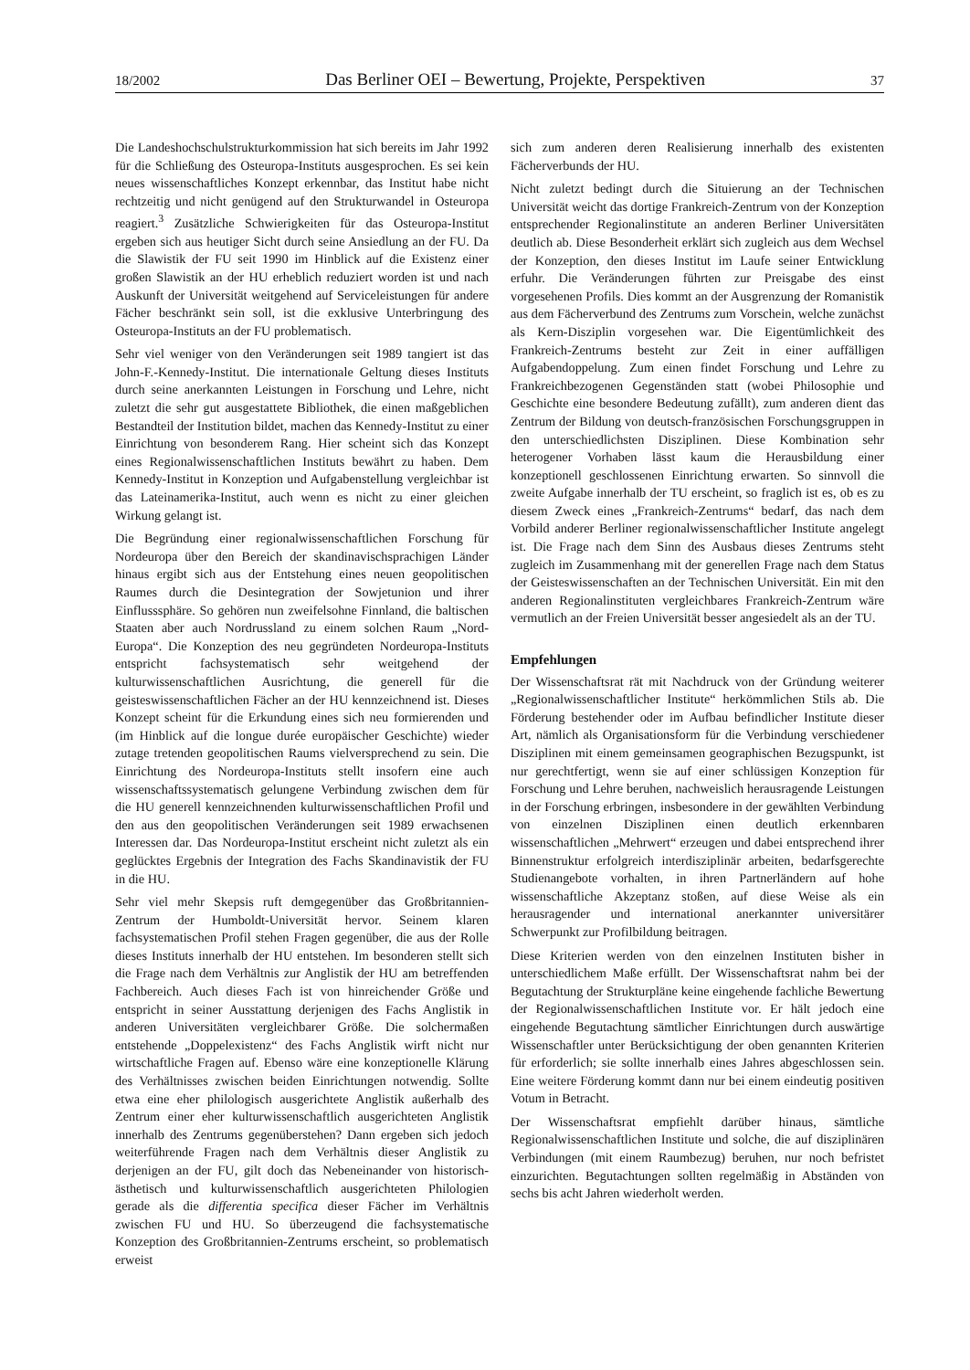18/2002 Das Berliner OEI – Bewertung, Projekte, Perspektiven 37
Die Landeshochschulstrukturkommission hat sich bereits im Jahr 1992 für die Schließung des Osteuropa-Instituts ausgesprochen. Es sei kein neues wissenschaftliches Konzept erkennbar, das Institut habe nicht rechtzeitig und nicht genügend auf den Strukturwandel in Osteuropa reagiert.<sup>3</sup> Zusätzliche Schwierigkeiten für das Osteuropa-Institut ergeben sich aus heutiger Sicht durch seine Ansiedlung an der FU. Da die Slawistik der FU seit 1990 im Hinblick auf die Existenz einer großen Slawistik an der HU erheblich reduziert worden ist und nach Auskunft der Universität weitgehend auf Serviceleistungen für andere Fächer beschränkt sein soll, ist die exklusive Unterbringung des Osteuropa-Instituts an der FU problematisch.
Sehr viel weniger von den Veränderungen seit 1989 tangiert ist das John-F.-Kennedy-Institut. Die internationale Geltung dieses Instituts durch seine anerkannten Leistungen in Forschung und Lehre, nicht zuletzt die sehr gut ausgestattete Bibliothek, die einen maßgeblichen Bestandteil der Institution bildet, machen das Kennedy-Institut zu einer Einrichtung von besonderem Rang. Hier scheint sich das Konzept eines Regionalwissenschaftlichen Instituts bewährt zu haben. Dem Kennedy-Institut in Konzeption und Aufgabenstellung vergleichbar ist das Lateinamerika-Institut, auch wenn es nicht zu einer gleichen Wirkung gelangt ist.
Die Begründung einer regionalwissenschaftlichen Forschung für Nordeuropa über den Bereich der skandinavischsprachigen Länder hinaus ergibt sich aus der Entstehung eines neuen geopolitischen Raumes durch die Desintegration der Sowjetunion und ihrer Einflusssphäre. So gehören nun zweifelsohne Finnland, die baltischen Staaten aber auch Nordrussland zu einem solchen Raum „Nord-Europa“. Die Konzeption des neu gegründeten Nordeuropa-Instituts entspricht fachsystematisch sehr weitgehend der kulturwissenschaftlichen Ausrichtung, die generell für die geisteswissenschaftlichen Fächer an der HU kennzeichnend ist. Dieses Konzept scheint für die Erkundung eines sich neu formierenden und (im Hinblick auf die longue durée europäischer Geschichte) wieder zutage tretenden geopolitischen Raums vielversprechend zu sein. Die Einrichtung des Nordeuropa-Instituts stellt insofern eine auch wissenschaftssystematisch gelungene Verbindung zwischen dem für die HU generell kennzeichnenden kulturwissenschaftlichen Profil und den aus den geopolitischen Veränderungen seit 1989 erwachsenen Interessen dar. Das Nordeuropa-Institut erscheint nicht zuletzt als ein geglücktes Ergebnis der Integration des Fachs Skandinavistik der FU in die HU.
Sehr viel mehr Skepsis ruft demgegenüber das Großbritannien-Zentrum der Humboldt-Universität hervor. Seinem klaren fachsystematischen Profil stehen Fragen gegenüber, die aus der Rolle dieses Instituts innerhalb der HU entstehen. Im besonderen stellt sich die Frage nach dem Verhältnis zur Anglistik der HU am betreffenden Fachbereich. Auch dieses Fach ist von hinreichender Größe und entspricht in seiner Ausstattung derjenigen des Fachs Anglistik in anderen Universitäten vergleichbarer Größe. Die solchermaßen entstehende „Doppelexistenz“ des Fachs Anglistik wirft nicht nur wirtschaftliche Fragen auf. Ebenso wäre eine konzeptionelle Klärung des Verhältnisses zwischen beiden Einrichtungen notwendig. Sollte etwa eine eher philologisch ausgerichtete Anglistik außerhalb des Zentrum einer eher kulturwissenschaftlich ausgerichteten Anglistik innerhalb des Zentrums gegenüberstehen? Dann ergeben sich jedoch weiterführende Fragen nach dem Verhältnis dieser Anglistik zu derjenigen an der FU, gilt doch das Nebeneinander von historisch-ästhetisch und kulturwissenschaftlich ausgerichteten Philologien gerade als die differentia specifica dieser Fächer im Verhältnis zwischen FU und HU. So überzeugend die fachsystematische Konzeption des Großbritannien-Zentrums erscheint, so problematisch erweist
sich zum anderen deren Realisierung innerhalb des existenten Fächerverbunds der HU.
Nicht zuletzt bedingt durch die Situierung an der Technischen Universität weicht das dortige Frankreich-Zentrum von der Konzeption entsprechender Regionalinstitute an anderen Berliner Universitäten deutlich ab. Diese Besonderheit erklärt sich zugleich aus dem Wechsel der Konzeption, den dieses Institut im Laufe seiner Entwicklung erfuhr. Die Veränderungen führten zur Preisgabe des einst vorgesehenen Profils. Dies kommt an der Ausgrenzung der Romanistik aus dem Fächerverbund des Zentrums zum Vorschein, welche zunächst als Kern-Disziplin vorgesehen war. Die Eigentümlichkeit des Frankreich-Zentrums besteht zur Zeit in einer auffälligen Aufgabendoppelung. Zum einen findet Forschung und Lehre zu Frankreichbezogenen Gegenständen statt (wobei Philosophie und Geschichte eine besondere Bedeutung zufällt), zum anderen dient das Zentrum der Bildung von deutsch-französischen Forschungsgruppen in den unterschiedlichsten Disziplinen. Diese Kombination sehr heterogener Vorhaben lässt kaum die Herausbildung einer konzeptionell geschlossenen Einrichtung erwarten. So sinnvoll die zweite Aufgabe innerhalb der TU erscheint, so fraglich ist es, ob es zu diesem Zweck eines „Frankreich-Zentrums“ bedarf, das nach dem Vorbild anderer Berliner regionalwissenschaftlicher Institute angelegt ist. Die Frage nach dem Sinn des Ausbaus dieses Zentrums steht zugleich im Zusammenhang mit der generellen Frage nach dem Status der Geisteswissenschaften an der Technischen Universität. Ein mit den anderen Regionalinstituten vergleichbares Frankreich-Zentrum wäre vermutlich an der Freien Universität besser angesiedelt als an der TU.
Empfehlungen
Der Wissenschaftsrat rät mit Nachdruck von der Gründung weiterer „Regionalwissenschaftlicher Institute“ herkömmlichen Stils ab. Die Förderung bestehender oder im Aufbau befindlicher Institute dieser Art, nämlich als Organisationsform für die Verbindung verschiedener Disziplinen mit einem gemeinsamen geographischen Bezugspunkt, ist nur gerechtfertigt, wenn sie auf einer schlüssigen Konzeption für Forschung und Lehre beruhen, nachweislich herausragende Leistungen in der Forschung erbringen, insbesondere in der gewählten Verbindung von einzelnen Disziplinen einen deutlich erkennbaren wissenschaftlichen „Mehrwert“ erzeugen und dabei entsprechend ihrer Binnenstruktur erfolgreich interdisziplinär arbeiten, bedarfsgerechte Studienangebote vorhalten, in ihren Partnerländern auf hohe wissenschaftliche Akzeptanz stoßen, auf diese Weise als ein herausragender und international anerkannter universitärer Schwerpunkt zur Profilbildung beitragen.
Diese Kriterien werden von den einzelnen Instituten bisher in unterschiedlichem Maße erfüllt. Der Wissenschaftsrat nahm bei der Begutachtung der Strukturpläne keine eingehende fachliche Bewertung der Regionalwissenschaftlichen Institute vor. Er hält jedoch eine eingehende Begutachtung sämtlicher Einrichtungen durch auswärtige Wissenschaftler unter Berücksichtigung der oben genannten Kriterien für erforderlich; sie sollte innerhalb eines Jahres abgeschlossen sein. Eine weitere Förderung kommt dann nur bei einem eindeutig positiven Votum in Betracht.
Der Wissenschaftsrat empfiehlt darüber hinaus, sämtliche Regionalwissenschaftlichen Institute und solche, die auf disziplinären Verbindungen (mit einem Raumbezug) beruhen, nur noch befristet einzurichten. Begutachtungen sollten regelmäßig in Abständen von sechs bis acht Jahren wiederholt werden.